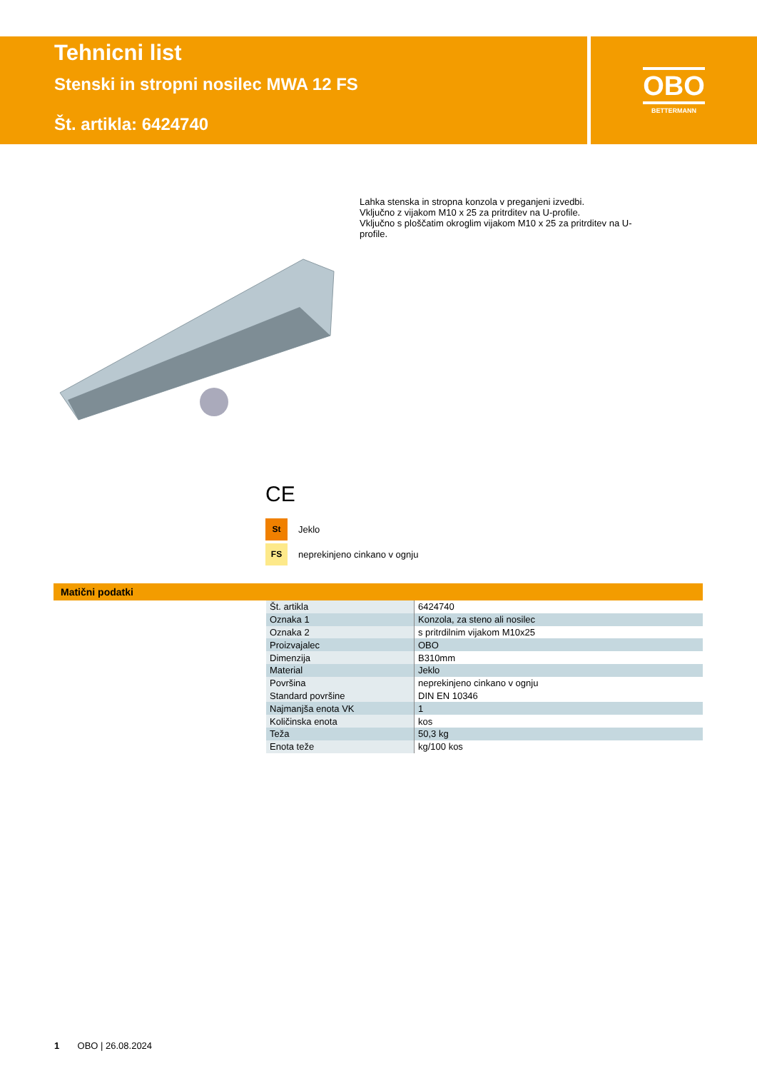Tehnicni list
Stenski in stropni nosilec MWA 12 FS
Št. artikla: 6424740
OBO
BETTERMANN
Lahka stenska in stropna konzola v preganjeni izvedbi.
Vključno z vijakom M10 x 25 za pritrditev na U-profile.
Vključno s ploščatim okroglim vijakom M10 x 25 za pritrditev na U-profile.
CE
St Jeklo
FS neprekinjeno cinkano v ognju
Matični podatki
| Št. artikla | 6424740 |
| Oznaka 1 | Konzola, za steno ali nosilec |
| Oznaka 2 | s pritrdilnim vijakom M10x25 |
| Proizvajalec | OBO |
| Dimenzija | B310mm |
| Material | Jeklo |
| Površina | neprekinjeno cinkano v ognju |
| Standard površine | DIN EN 10346 |
| Najmanjša enota VK | 1 |
| Količinska enota | kos |
| Teža | 50,3 kg |
| Enota teže | kg/100 kos |
1 OBO | 26.08.2024